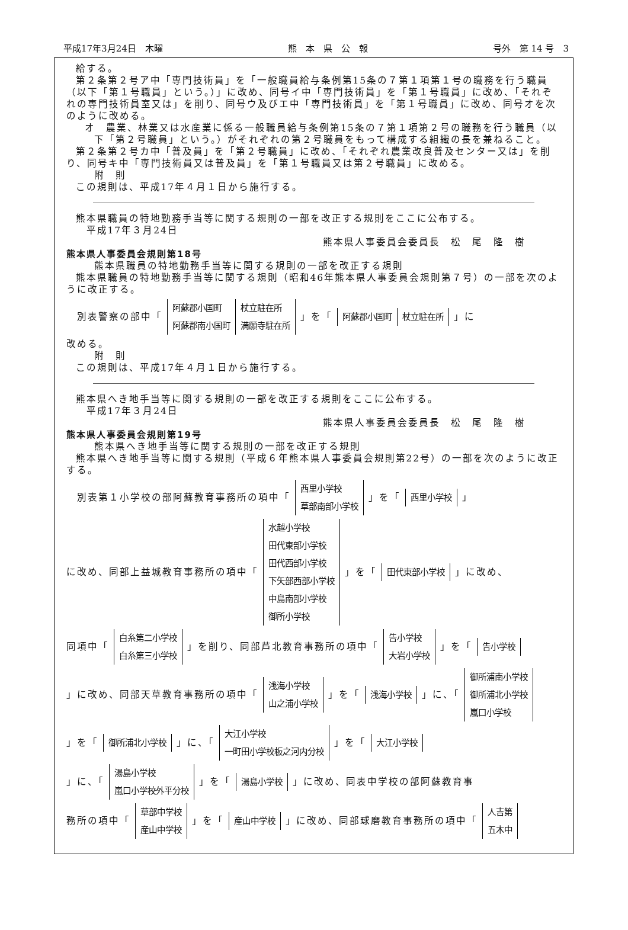平成17年3月24日　木曜 熊　本　県　公　報 号外　第 14 号　3
給する。
第２条第２号ア中「専門技術員」を「一般職員給与条例第15条の７第１項第１号の職務を行う職員（以下「第１号職員」という。）」に改め、同号イ中「専門技術員」を「第１号職員」に改め、「それぞれの専門技術員室又は」を削り、同号ウ及びエ中「専門技術員」を「第１号職員」に改め、同号オを次のように改める。
オ　農業、林業又は水産業に係る一般職員給与条例第15条の７第１項第２号の職務を行う職員（以下「第２号職員」という。）がそれぞれの第２号職員をもって構成する組織の長を兼ねること。
第２条第２号カ中「普及員」を「第２号職員」に改め、「それぞれ農業改良普及センター又は」を削り、同号キ中「専門技術員又は普及員」を「第１号職員又は第２号職員」に改める。
附　則
この規則は、平成17年４月１日から施行する。
熊本県職員の特地勤務手当等に関する規則の一部を改正する規則をここに公布する。
　平成17年３月24日
熊本県人事委員会委員長　松　尾　隆　樹
熊本県人事委員会規則第18号
熊本県職員の特地勤務手当等に関する規則の一部を改正する規則
熊本県職員の特地勤務手当等に関する規則（昭和46年熊本県人事委員会規則第７号）の一部を次のように改正する。
　別表警察の部中「
| 阿蘇郡小国町 | 杖立駐在所 |
| 阿蘇郡南小国町 | 満願寺駐在所 |
」を「
| 阿蘇郡小国町 | 杖立駐在所 |
」に
改める。
附　則
この規則は、平成17年４月１日から施行する。
熊本県へき地手当等に関する規則の一部を改正する規則をここに公布する。
　平成17年３月24日
熊本県人事委員会委員長　松　尾　隆　樹
熊本県人事委員会規則第19号
熊本県へき地手当等に関する規則の一部を改正する規則
熊本県へき地手当等に関する規則（平成６年熊本県人事委員会規則第22号）の一部を次のように改正する。
　別表第１小学校の部阿蘇教育事務所の項中「
| 西里小学校 |
| 草部南部小学校 |
」を「
| 西里小学校 |
」
に改め、同部上益城教育事務所の項中「
| 水越小学校 |
| 田代東部小学校 |
| 田代西部小学校 |
| 下矢部西部小学校 |
| 中島南部小学校 |
| 御所小学校 |
」を「
| 田代東部小学校 |
」に改め、
同項中「
| 白糸第二小学校 |
| 白糸第三小学校 |
」を削り、同部芦北教育事務所の項中「
| 告小学校 |
| 大岩小学校 |
」を「
| 告小学校 |
」に改め、同部天草教育事務所の項中「
| 浅海小学校 |
| 山之浦小学校 |
」を「
| 浅海小学校 |
」に、「
| 御所浦南小学校 |
| 御所浦北小学校 |
| 嵐口小学校 |
」を「
| 御所浦北小学校 |
」に、「
| 大江小学校 |
| 一町田小学校板之河内分校 |
」を「
| 大江小学校 |
」に、「
| 湯島小学校 |
| 嵐口小学校外平分校 |
」を「
| 湯島小学校 |
」に改め、同表中学校の部阿蘇教育事
務所の項中「
| 草部中学校 |
| 産山中学校 |
」を「
| 産山中学校 |
」に改め、同部球磨教育事務所の項中「
| 人吉第 |
| 五木中 |